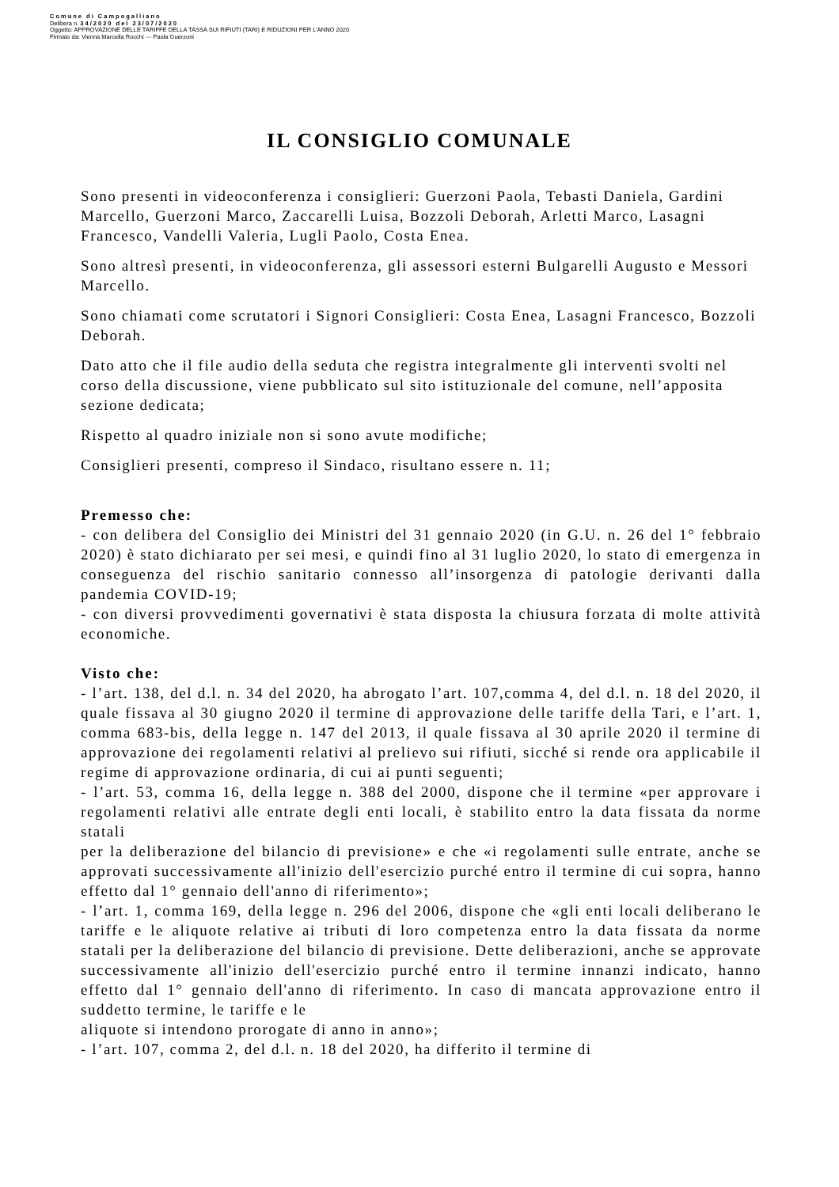Comune di Campogalliano
Delibera n. 34/2020 del 23/07/2020
Oggetto: APPROVAZIONE DELLE TARIFFE DELLA TASSA SUI RIFIUTI (TARI) E RIDUZIONI PER L'ANNO 2020
Firmato da: Vienna Marcella Rocchi --- Paola Guerzoni
IL CONSIGLIO COMUNALE
Sono presenti in videoconferenza i consiglieri: Guerzoni Paola, Tebasti Daniela, Gardini Marcello, Guerzoni Marco, Zaccarelli Luisa, Bozzoli Deborah, Arletti Marco, Lasagni Francesco, Vandelli Valeria, Lugli Paolo, Costa Enea.
Sono altresì presenti, in videoconferenza, gli assessori esterni Bulgarelli Augusto e Messori Marcello.
Sono chiamati come scrutatori i Signori Consiglieri: Costa Enea, Lasagni Francesco, Bozzoli Deborah.
Dato atto che il file audio della seduta che registra integralmente gli interventi svolti nel corso della discussione, viene pubblicato sul sito istituzionale del comune, nell’apposita sezione dedicata;
Rispetto al quadro iniziale non si sono avute modifiche;
Consiglieri presenti, compreso il Sindaco, risultano essere n. 11;
Premesso che:
- con delibera del Consiglio dei Ministri del 31 gennaio 2020 (in G.U. n. 26 del 1° febbraio 2020) è stato dichiarato per sei mesi, e quindi fino al 31 luglio 2020, lo stato di emergenza in conseguenza del rischio sanitario connesso all’insorgenza di patologie derivanti dalla pandemia COVID-19;
- con diversi provvedimenti governativi è stata disposta la chiusura forzata di molte attività economiche.
Visto che:
- l’art. 138, del d.l. n. 34 del 2020, ha abrogato l’art. 107,comma 4, del d.l. n. 18 del 2020, il quale fissava al 30 giugno 2020 il termine di approvazione delle tariffe della Tari, e l’art. 1, comma 683-bis, della legge n. 147 del 2013, il quale fissava al 30 aprile 2020 il termine di approvazione dei regolamenti relativi al prelievo sui rifiuti, sicché si rende ora applicabile il regime di approvazione ordinaria, di cui ai punti seguenti;
- l’art. 53, comma 16, della legge n. 388 del 2000, dispone che il termine «per approvare i regolamenti relativi alle entrate degli enti locali, è stabilito entro la data fissata da norme statali
per la deliberazione del bilancio di previsione» e che «i regolamenti sulle entrate, anche se approvati successivamente all'inizio dell'esercizio purché entro il termine di cui sopra, hanno effetto dal 1° gennaio dell'anno di riferimento»;
- l’art. 1, comma 169, della legge n. 296 del 2006, dispone che «gli enti locali deliberano le tariffe e le aliquote relative ai tributi di loro competenza entro la data fissata da norme statali per la deliberazione del bilancio di previsione. Dette deliberazioni, anche se approvate successivamente all'inizio dell'esercizio purché entro il termine innanzi indicato, hanno effetto dal 1° gennaio dell'anno di riferimento. In caso di mancata approvazione entro il suddetto termine, le tariffe e le
aliquote si intendono prorogate di anno in anno»;
- l’art. 107, comma 2, del d.l. n. 18 del 2020, ha differito il termine di